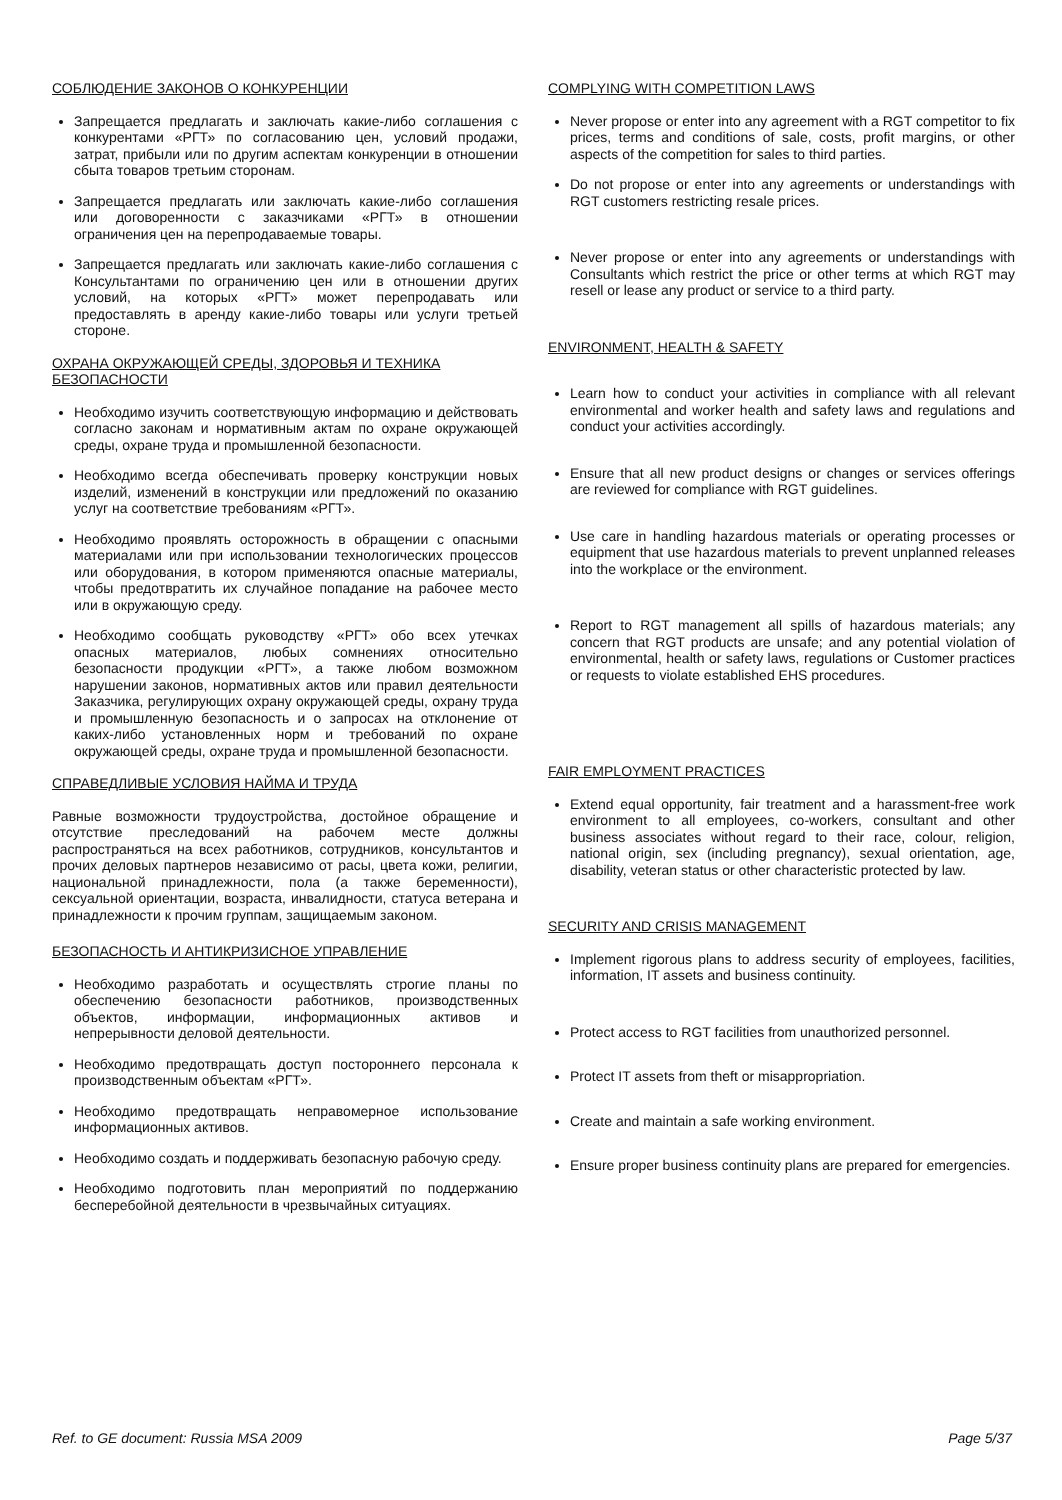СОБЛЮДЕНИЕ ЗАКОНОВ О КОНКУРЕНЦИИ
Запрещается предлагать и заключать какие-либо соглашения с конкурентами «РГТ» по согласованию цен, условий продажи, затрат, прибыли или по другим аспектам конкуренции в отношении сбыта товаров третьим сторонам.
Запрещается предлагать или заключать какие-либо соглашения или договоренности с заказчиками «РГТ» в отношении ограничения цен на перепродаваемые товары.
Запрещается предлагать или заключать какие-либо соглашения с Консультантами по ограничению цен или в отношении других условий, на которых «РГТ» может перепродавать или предоставлять в аренду какие-либо товары или услуги третьей стороне.
ОХРАНА ОКРУЖАЮЩЕЙ СРЕДЫ, ЗДОРОВЬЯ И ТЕХНИКА БЕЗОПАСНОСТИ
Необходимо изучить соответствующую информацию и действовать согласно законам и нормативным актам по охране окружающей среды, охране труда и промышленной безопасности.
Необходимо всегда обеспечивать проверку конструкции новых изделий, изменений в конструкции или предложений по оказанию услуг на соответствие требованиям «РГТ».
Необходимо проявлять осторожность в обращении с опасными материалами или при использовании технологических процессов или оборудования, в котором применяются опасные материалы, чтобы предотвратить их случайное попадание на рабочее место или в окружающую среду.
Необходимо сообщать руководству «РГТ» обо всех утечках опасных материалов, любых сомнениях относительно безопасности продукции «РГТ», а также любом возможном нарушении законов, нормативных актов или правил деятельности Заказчика, регулирующих охрану окружающей среды, охрану труда и промышленную безопасность и о запросах на отклонение от каких-либо установленных норм и требований по охране окружающей среды, охране труда и промышленной безопасности.
СПРАВЕДЛИВЫЕ УСЛОВИЯ НАЙМА И ТРУДА
Равные возможности трудоустройства, достойное обращение и отсутствие преследований на рабочем месте должны распространяться на всех работников, сотрудников, консультантов и прочих деловых партнеров независимо от расы, цвета кожи, религии, национальной принадлежности, пола (а также беременности), сексуальной ориентации, возраста, инвалидности, статуса ветерана и принадлежности к прочим группам, защищаемым законом.
БЕЗОПАСНОСТЬ И АНТИКРИЗИСНОЕ УПРАВЛЕНИЕ
Необходимо разработать и осуществлять строгие планы по обеспечению безопасности работников, производственных объектов, информации, информационных активов и непрерывности деловой деятельности.
Необходимо предотвращать доступ постороннего персонала к производственным объектам «РГТ».
Необходимо предотвращать неправомерное использование информационных активов.
Необходимо создать и поддерживать безопасную рабочую среду.
Необходимо подготовить план мероприятий по поддержанию бесперебойной деятельности в чрезвычайных ситуациях.
COMPLYING WITH COMPETITION LAWS
Never propose or enter into any agreement with a RGT competitor to fix prices, terms and conditions of sale, costs, profit margins, or other aspects of the competition for sales to third parties.
Do not propose or enter into any agreements or understandings with RGT customers restricting resale prices.
Never propose or enter into any agreements or understandings with Consultants which restrict the price or other terms at which RGT may resell or lease any product or service to a third party.
ENVIRONMENT, HEALTH & SAFETY
Learn how to conduct your activities in compliance with all relevant environmental and worker health and safety laws and regulations and conduct your activities accordingly.
Ensure that all new product designs or changes or services offerings are reviewed for compliance with RGT guidelines.
Use care in handling hazardous materials or operating processes or equipment that use hazardous materials to prevent unplanned releases into the workplace or the environment.
Report to RGT management all spills of hazardous materials; any concern that RGT products are unsafe; and any potential violation of environmental, health or safety laws, regulations or Customer practices or requests to violate established EHS procedures.
FAIR EMPLOYMENT PRACTICES
Extend equal opportunity, fair treatment and a harassment-free work environment to all employees, co-workers, consultant and other business associates without regard to their race, colour, religion, national origin, sex (including pregnancy), sexual orientation, age, disability, veteran status or other characteristic protected by law.
SECURITY AND CRISIS MANAGEMENT
Implement rigorous plans to address security of employees, facilities, information, IT assets and business continuity.
Protect access to RGT facilities from unauthorized personnel.
Protect IT assets from theft or misappropriation.
Create and maintain a safe working environment.
Ensure proper business continuity plans are prepared for emergencies.
Ref. to GE document: Russia MSA 2009 Page 5/37